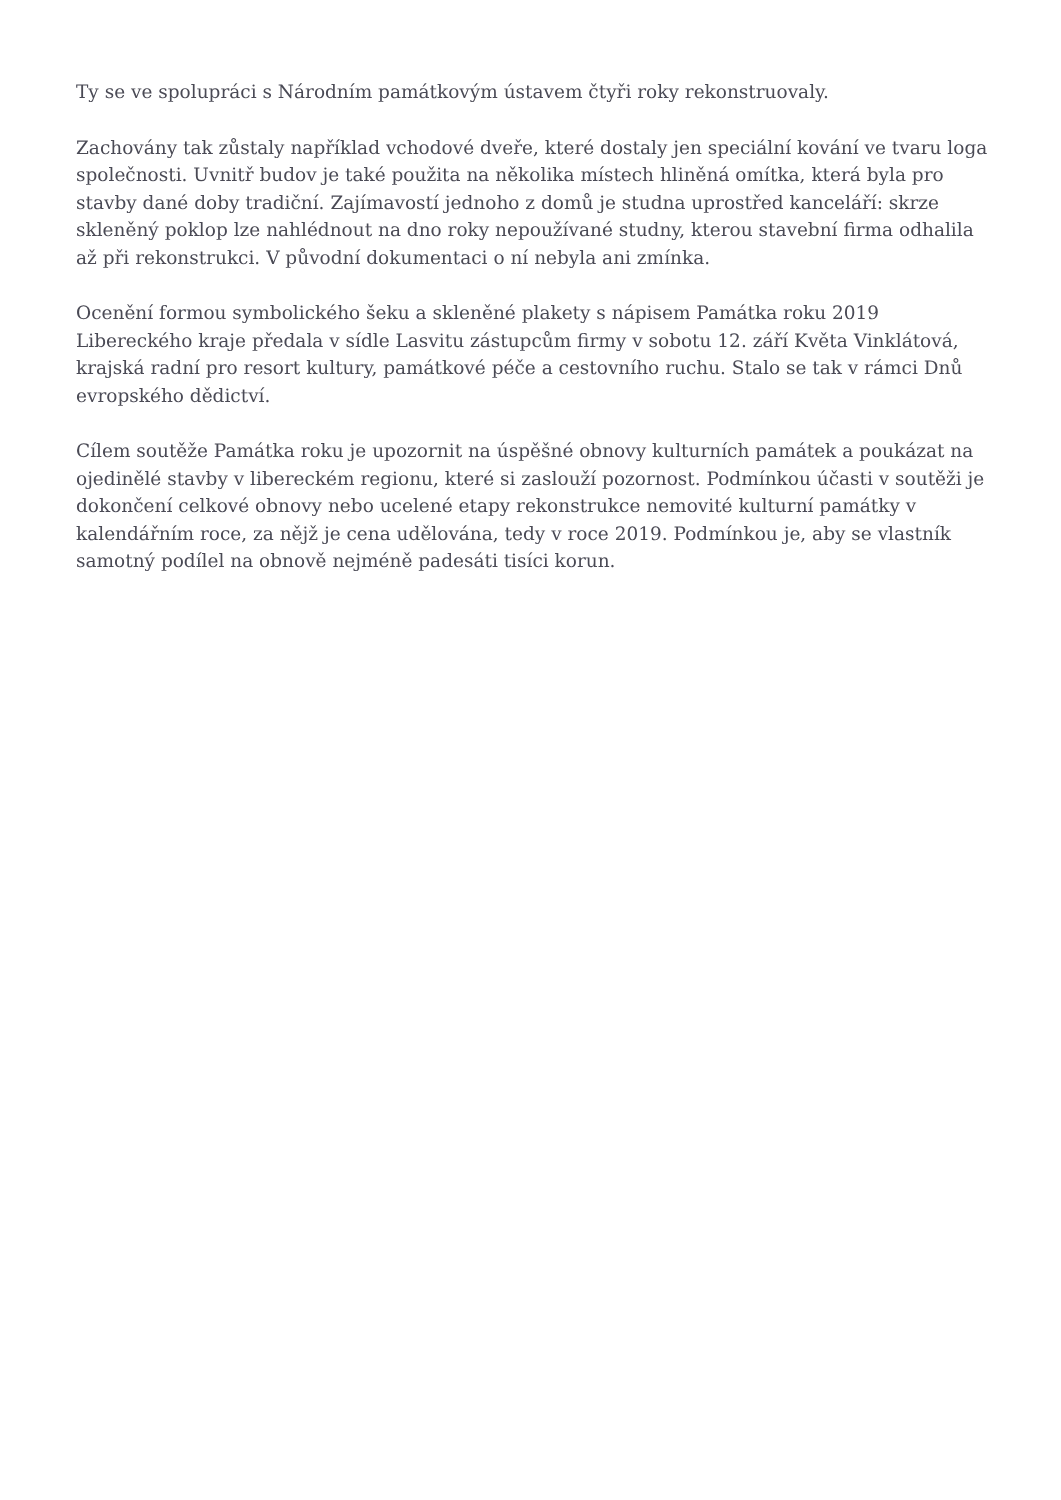Ty se ve spolupráci s Národním památkovým ústavem čtyři roky rekonstruovaly.
Zachovány tak zůstaly například vchodové dveře, které dostaly jen speciální kování ve tvaru loga společnosti. Uvnitř budov je také použita na několika místech hliněná omítka, která byla pro stavby dané doby tradiční. Zajímavostí jednoho z domů je studna uprostřed kanceláří: skrze skleněný poklop lze nahlédnout na dno roky nepoužívané studny, kterou stavební firma odhalila až při rekonstrukci. V původní dokumentaci o ní nebyla ani zmínka.
Ocenění formou symbolického šeku a skleněné plakety s nápisem Památka roku 2019 Libereckého kraje předala v sídle Lasvitu zástupcům firmy v sobotu 12. září Květa Vinklátová, krajská radní pro resort kultury, památkové péče a cestovního ruchu. Stalo se tak v rámci Dnů evropského dědictví.
Cílem soutěže Památka roku je upozornit na úspěšné obnovy kulturních památek a poukázat na ojedinělé stavby v libereckém regionu, které si zaslouží pozornost. Podmínkou účasti v soutěži je dokončení celkové obnovy nebo ucelené etapy rekonstrukce nemovité kulturní památky v kalendářním roce, za nějž je cena udělována, tedy v roce 2019. Podmínkou je, aby se vlastník samotný podílel na obnově nejméně padesáti tisíci korun.